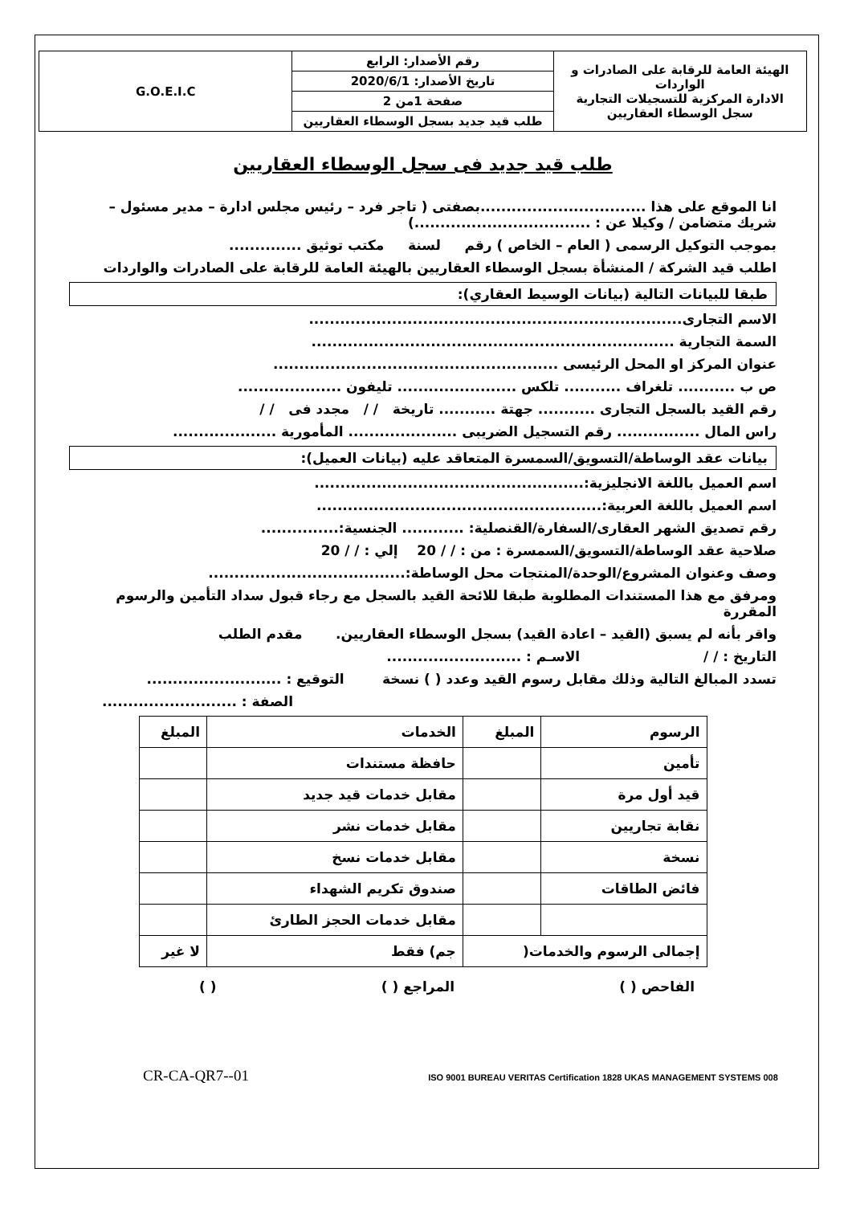| الهيئة العامة للرقابة على الصادرات و الواردات الادارة المركزية للتسجيلات التجارية سجل الوسطاء العقاريين | رقم الأصدار: الرابع | G.O.E.I.C |
| | تاريخ الأصدار: 2020/6/1 | |
| | صفحة 1من 2 | |
| | طلب قيد جديد بسجل الوسطاء العقاريين | |
طلب قيد جديد فى سجل الوسطاء العقاريين
انا الموقع على هذا ................................بصفتى ( تاجر فرد – رئيس مجلس ادارة – مدير مسئول – شريك متضامن / وكيلا عن : ..................................)
بموجب التوكيل الرسمى ( العام – الخاص ) رقم لسنة مكتب توثيق ..............
اطلب قيد الشركة / المنشأة بسجل الوسطاء العقاريين بالهيئة العامة للرقابة على الصادرات والواردات
طبقا للبيانات التالية (بيانات الوسيط العقاري):
الاسم التجارى........................................................................
السمة التجارية ......................................................................
عنوان المركز او المحل الرئيسى .......................................................
ص ب ........... تلغراف ........... تلكس ....................... تليفون ....................
رقم القيد بالسجل التجارى ........... جهتة ........... تاريخة / / مجدد فى / /
راس المال ................ رقم التسجيل الضريبى ..................... المأمورية ....................
بيانات عقد الوساطة/التسويق/السمسرة المتعاقد عليه (بيانات العميل):
اسم العميل باللغة الانجليزية:....................................................
اسم العميل باللغة العربية:.......................................................
رقم تصديق الشهر العقارى/السفارة/القنصلية: ............ الجنسية:...............
صلاحية عقد الوساطة/التسويق/السمسرة : من : / / 20 إلي : / / 20
وصف وعنوان المشروع/الوحدة/المنتجات محل الوساطة:......................................
ومرفق مع هذا المستندات المطلوبة طبقا للائحة القيد بالسجل مع رجاء قبول سداد التأمين والرسوم المقررة
واقر بأنه لم يسبق (القيد – اعادة القيد) بسجل الوسطاء العقاريين. مقدم الطلب
التاريخ : / / الاسـم : ..........................
تسدد المبالغ التالية وذلك مقابل رسوم القيد وعدد ( ) نسخة التوقيع : ..........................
الصفة : ..........................
| الرسوم | المبلغ | الخدمات | المبلغ |
| --- | --- | --- | --- |
| تأمين | | حافظة مستندات | |
| قيد أول مرة | | مقابل خدمات قيد جديد | |
| نقابة تجاريين | | مقابل خدمات نشر | |
| نسخة | | مقابل خدمات نسخ | |
| فائض الطاقات | | صندوق تكريم الشهداء | |
| | | مقابل خدمات الحجز الطارئ | |
| إجمالى الرسوم والخدمات( | | جم) فقط | لا غير |
الفاحص ( ) المراجع ( ) ( )
CR-CA-QR7--01 ISO 9001 BUREAU VERITAS Certification 1828 UKAS MANAGEMENT SYSTEMS 008